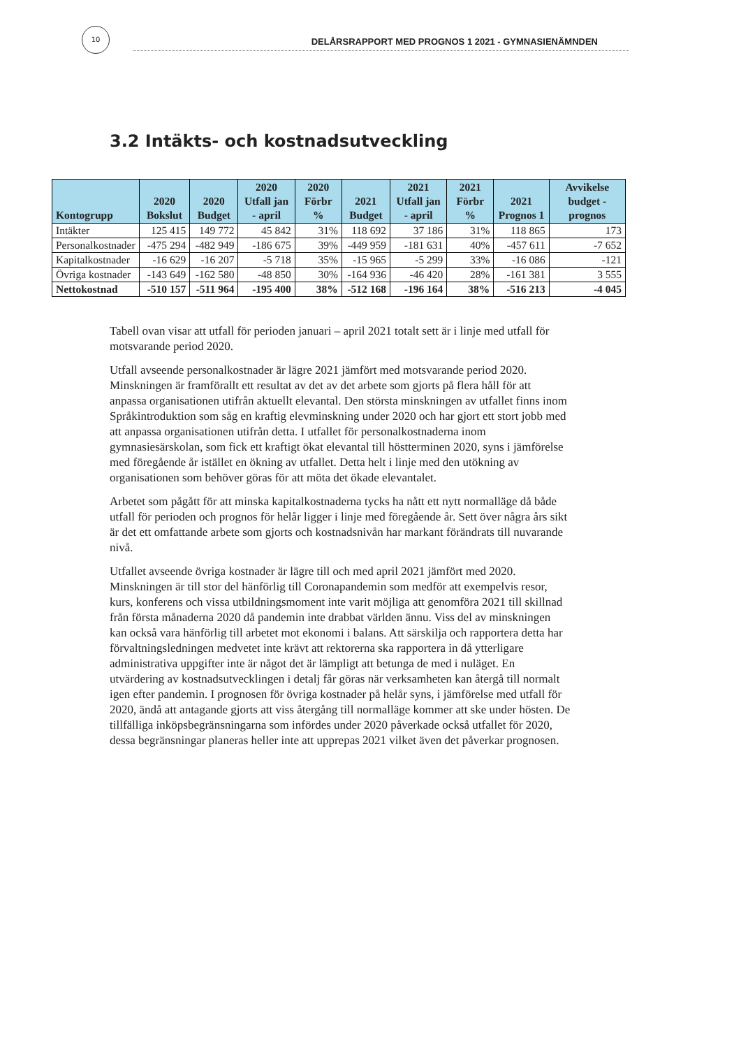10
DELÅRSRAPPORT MED PROGNOS 1 2021 - GYMNASIENÄMNDEN
3.2 Intäkts- och kostnadsutveckling
| Kontogrupp | 2020 Bokslut | 2020 Budget | 2020 Utfall jan - april | 2020 Förbr % | 2021 Budget | 2021 Utfall jan - april | 2021 Förbr % | 2021 Prognos 1 | Avvikelse budget - prognos |
| --- | --- | --- | --- | --- | --- | --- | --- | --- | --- |
| Intäkter | 125 415 | 149 772 | 45 842 | 31% | 118 692 | 37 186 | 31% | 118 865 | 173 |
| Personalkostnader | -475 294 | -482 949 | -186 675 | 39% | -449 959 | -181 631 | 40% | -457 611 | -7 652 |
| Kapitalkostnader | -16 629 | -16 207 | -5 718 | 35% | -15 965 | -5 299 | 33% | -16 086 | -121 |
| Övriga kostnader | -143 649 | -162 580 | -48 850 | 30% | -164 936 | -46 420 | 28% | -161 381 | 3 555 |
| Nettokostnad | -510 157 | -511 964 | -195 400 | 38% | -512 168 | -196 164 | 38% | -516 213 | -4 045 |
Tabell ovan visar att utfall för perioden januari – april 2021 totalt sett är i linje med utfall för motsvarande period 2020.
Utfall avseende personalkostnader är lägre 2021 jämfört med motsvarande period 2020. Minskningen är framförallt ett resultat av det av det arbete som gjorts på flera håll för att anpassa organisationen utifrån aktuellt elevantal. Den största minskningen av utfallet finns inom Språkintroduktion som såg en kraftig elevminskning under 2020 och har gjort ett stort jobb med att anpassa organisationen utifrån detta. I utfallet för personalkostnaderna inom gymnasiesärskolan, som fick ett kraftigt ökat elevantal till höstterminen 2020, syns i jämförelse med föregående år istället en ökning av utfallet. Detta helt i linje med den utökning av organisationen som behöver göras för att möta det ökade elevantalet.
Arbetet som pågått för att minska kapitalkostnaderna tycks ha nått ett nytt normalläge då både utfall för perioden och prognos för helår ligger i linje med föregående år. Sett över några års sikt är det ett omfattande arbete som gjorts och kostnadsnivån har markant förändrats till nuvarande nivå.
Utfallet avseende övriga kostnader är lägre till och med april 2021 jämfört med 2020. Minskningen är till stor del hänförlig till Coronapandemin som medför att exempelvis resor, kurs, konferens och vissa utbildningsmoment inte varit möjliga att genomföra 2021 till skillnad från första månaderna 2020 då pandemin inte drabbat världen ännu. Viss del av minskningen kan också vara hänförlig till arbetet mot ekonomi i balans. Att särskilja och rapportera detta har förvaltningsledningen medvetet inte krävt att rektorerna ska rapportera in då ytterligare administrativa uppgifter inte är något det är lämpligt att betunga de med i nuläget. En utvärdering av kostnadsutvecklingen i detalj får göras när verksamheten kan återgå till normalt igen efter pandemin. I prognosen för övriga kostnader på helår syns, i jämförelse med utfall för 2020, ändå att antagande gjorts att viss återgång till normalläge kommer att ske under hösten. De tillfälliga inköpsbegränsningarna som infördes under 2020 påverkade också utfallet för 2020, dessa begränsningar planeras heller inte att upprepas 2021 vilket även det påverkar prognosen.